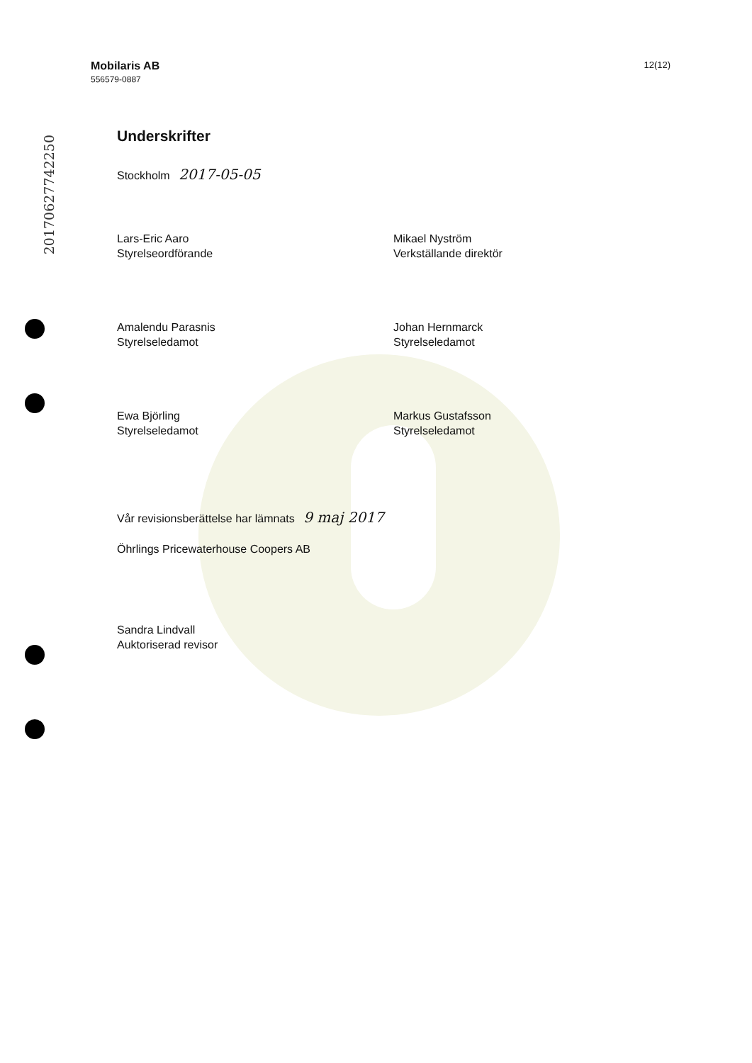20170627742250
Mobilaris AB
556579-0887
12(12)
Underskrifter
Stockholm 2017-05-05
Lars-Eric Aaro
Styrelseordförande
Mikael Nyström
Verkställande direktör
Amalendu Parasnis
Styrelseledamot
Johan Hernmarck
Styrelseledamot
Ewa Björling
Styrelseledamot
Markus Gustafsson
Styrelseledamot
Vår revisionsberättelse har lämnats 9 maj 2017
Öhrlings Pricewaterhouse Coopers AB
Sandra Lindvall
Auktoriserad revisor